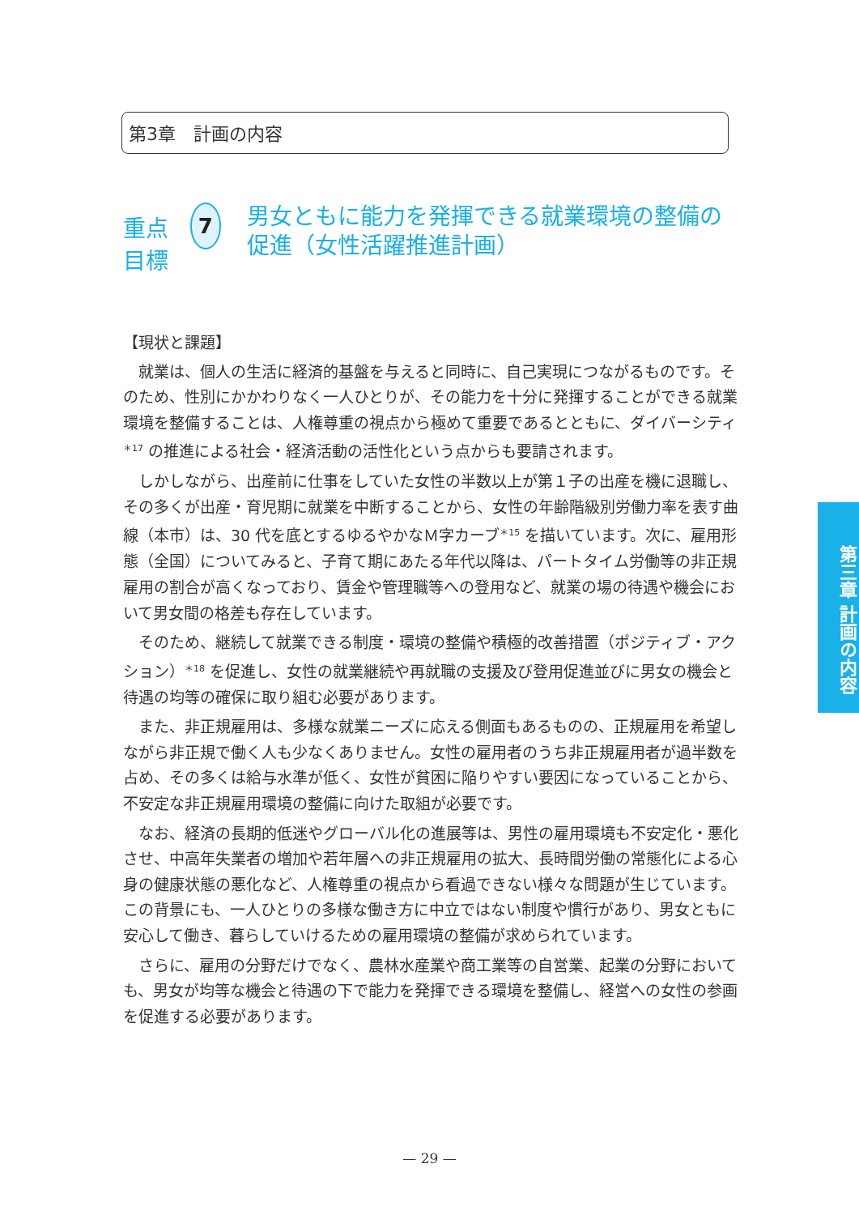第3章　計画の内容
重点目標
7
男女ともに能力を発揮できる就業環境の整備の促進（女性活躍推進計画）
【現状と課題】
就業は、個人の生活に経済的基盤を与えると同時に、自己実現につながるものです。そのため、性別にかかわりなく一人ひとりが、その能力を十分に発揮することができる就業環境を整備することは、人権尊重の視点から極めて重要であるとともに、ダイバーシティ<sup>＊17</sup> の推進による社会・経済活動の活性化という点からも要請されます。
しかしながら、出産前に仕事をしていた女性の半数以上が第１子の出産を機に退職し、その多くが出産・育児期に就業を中断することから、女性の年齢階級別労働力率を表す曲線（本市）は、30 代を底とするゆるやかなＭ字カーブ<sup>＊15</sup> を描いています。次に、雇用形態（全国）についてみると、子育て期にあたる年代以降は、パートタイム労働等の非正規雇用の割合が高くなっており、賃金や管理職等への登用など、就業の場の待遇や機会において男女間の格差も存在しています。
そのため、継続して就業できる制度・環境の整備や積極的改善措置（ポジティブ・アクション）<sup>＊18</sup> を促進し、女性の就業継続や再就職の支援及び登用促進並びに男女の機会と待遇の均等の確保に取り組む必要があります。
また、非正規雇用は、多様な就業ニーズに応える側面もあるものの、正規雇用を希望しながら非正規で働く人も少なくありません。女性の雇用者のうち非正規雇用者が過半数を占め、その多くは給与水準が低く、女性が貧困に陥りやすい要因になっていることから、不安定な非正規雇用環境の整備に向けた取組が必要です。
なお、経済の長期的低迷やグローバル化の進展等は、男性の雇用環境も不安定化・悪化させ、中高年失業者の増加や若年層への非正規雇用の拡大、長時間労働の常態化による心身の健康状態の悪化など、人権尊重の視点から看過できない様々な問題が生じています。この背景にも、一人ひとりの多様な働き方に中立ではない制度や慣行があり、男女ともに安心して働き、暮らしていけるための雇用環境の整備が求められています。
さらに、雇用の分野だけでなく、農林水産業や商工業等の自営業、起業の分野においても、男女が均等な機会と待遇の下で能力を発揮できる環境を整備し、経営への女性の参画を促進する必要があります。
第三章 計画の内容
— 29 —